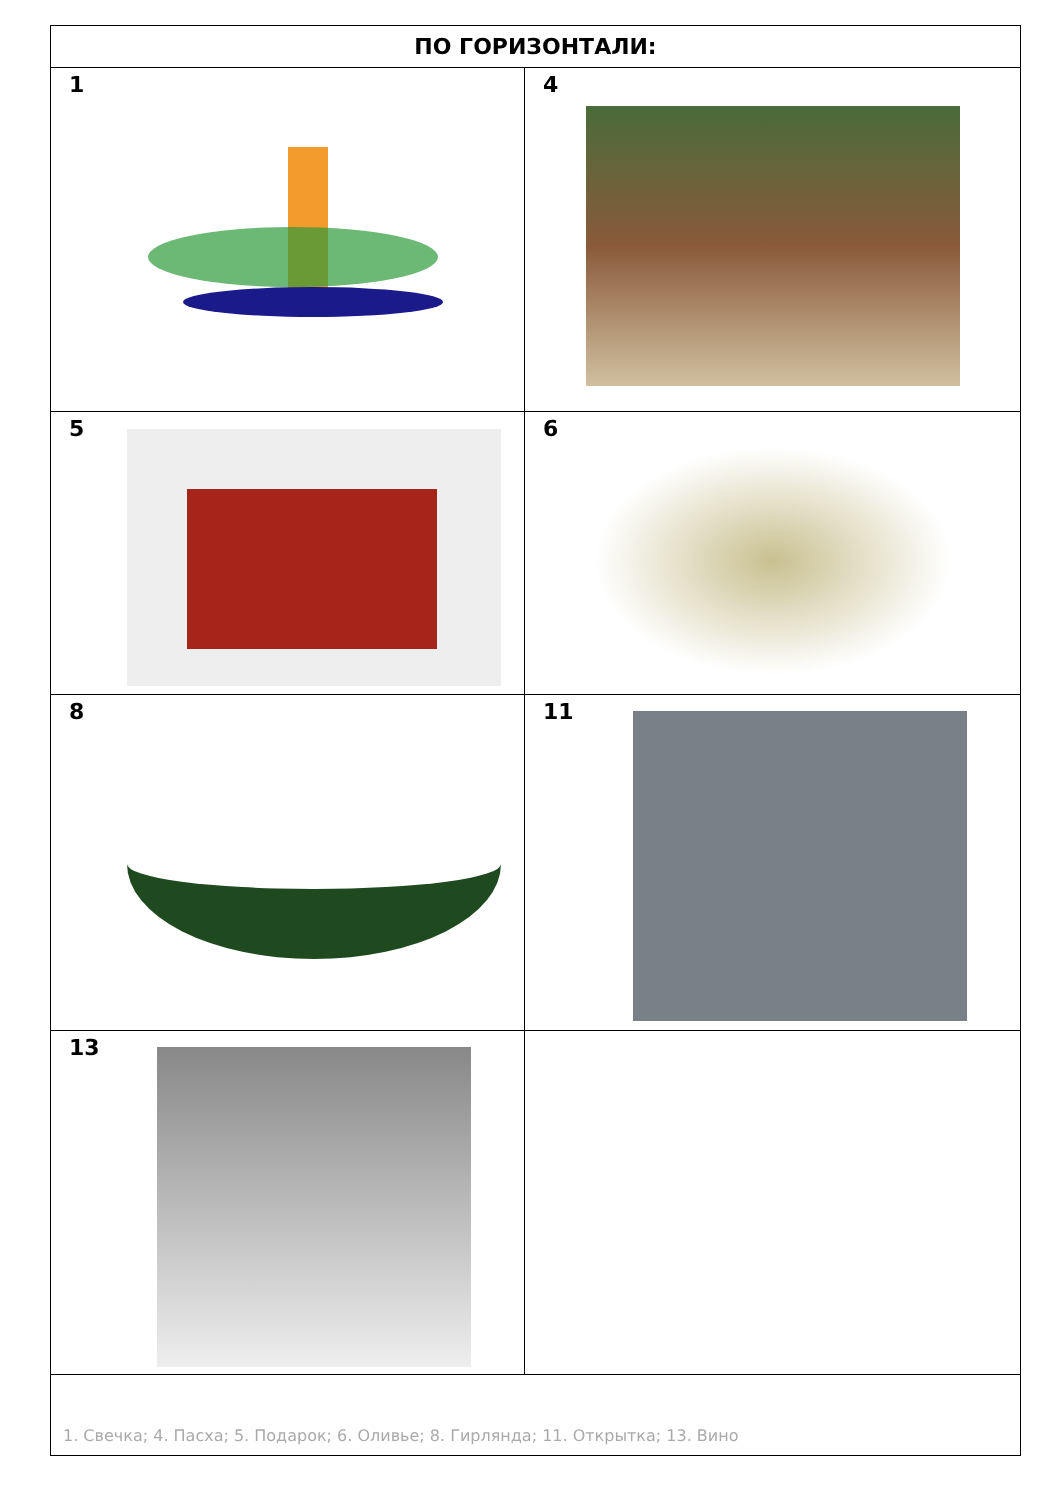| ПО ГОРИЗОНТАЛИ: | |
| --- | --- |
| 1 | 4 |
| 5 | 6 |
| 8 | 11 |
| 13 | |
| 1. Свечка; 4. Пасха; 5. Подарок; 6. Оливье; 8. Гирлянда; 11. Открытка; 13. Вино | |